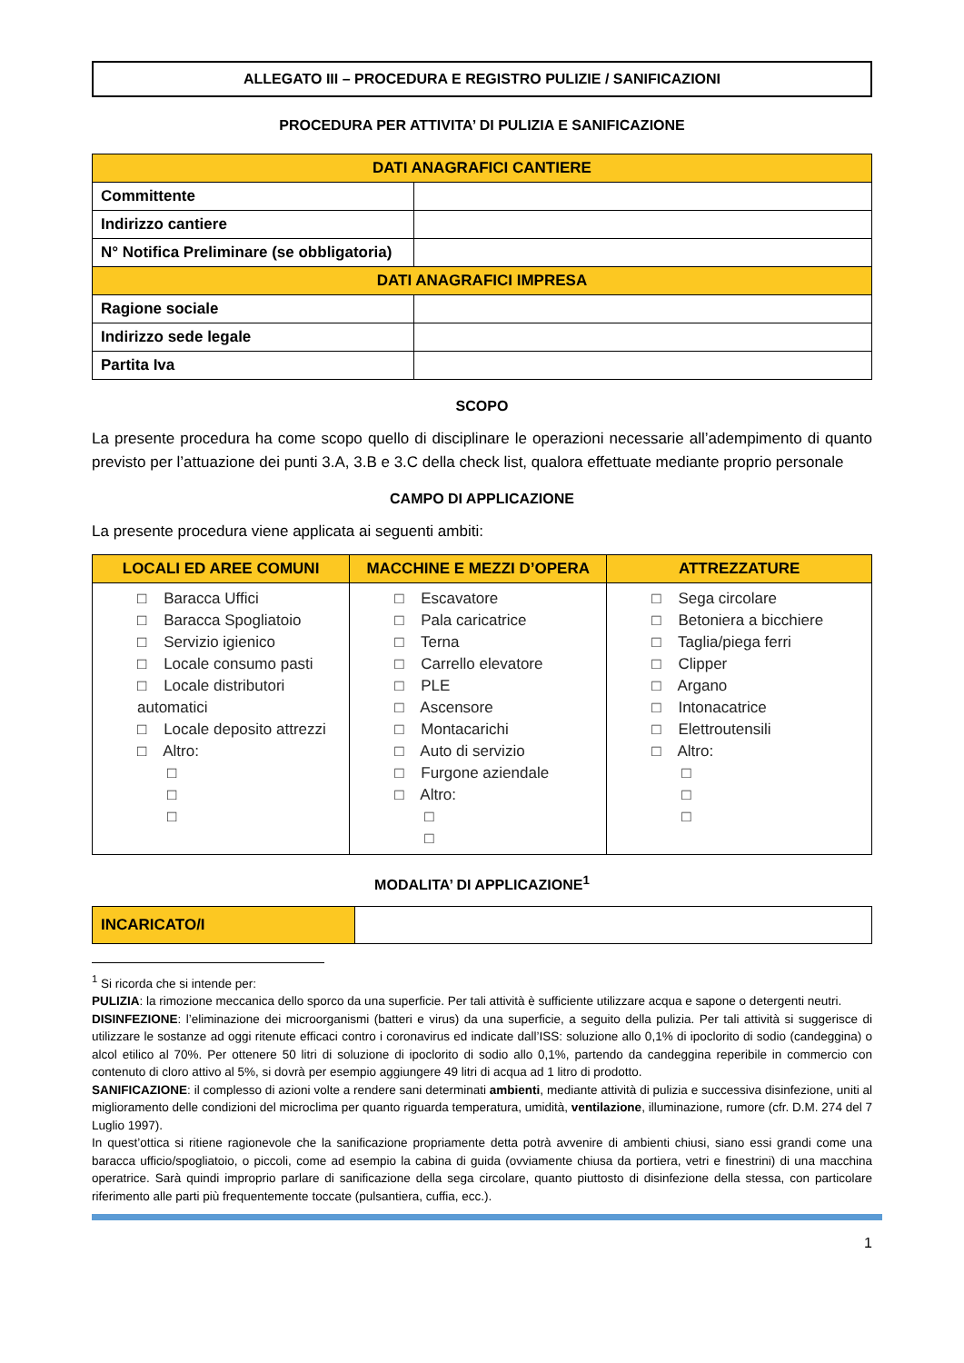ALLEGATO III – PROCEDURA E REGISTRO PULIZIE / SANIFICAZIONI
PROCEDURA PER ATTIVITA’ DI PULIZIA E SANIFICAZIONE
| DATI ANAGRAFICI CANTIERE | |
| --- | --- |
| Committente | |
| Indirizzo cantiere | |
| N° Notifica Preliminare (se obbligatoria) | |
| DATI ANAGRAFICI IMPRESA | |
| Ragione sociale | |
| Indirizzo sede legale | |
| Partita Iva | |
SCOPO
La presente procedura ha come scopo quello di disciplinare le operazioni necessarie all’adempimento di quanto previsto per l’attuazione dei punti 3.A, 3.B e 3.C della check list, qualora effettuate mediante proprio personale
CAMPO DI APPLICAZIONE
La presente procedura viene applicata ai seguenti ambiti:
| LOCALI ED AREE COMUNI | MACCHINE E MEZZI D’OPERA | ATTREZZATURE |
| --- | --- | --- |
| □ Baracca Uffici □ Baracca Spogliatoio □ Servizio igienico □ Locale consumo pasti □ Locale distributori automatici □ Locale deposito attrezzi □ Altro: □ □ □ | □ Escavatore □ Pala caricatrice □ Terna □ Carrello elevatore □ PLE □ Ascensore □ Montacarichi □ Auto di servizio □ Furgone aziendale □ Altro: □ □ | □ Sega circolare □ Betoniera a bicchiere □ Taglia/piega ferri □ Clipper □ Argano □ Intonacatrice □ Elettroutensili □ Altro: □ □ □ |
MODALITA’ DI APPLICAZIONE<sup>1</sup>
| INCARICATO/I | |
<sup>1</sup> Si ricorda che si intende per:
PULIZIA: la rimozione meccanica dello sporco da una superficie. Per tali attività è sufficiente utilizzare acqua e sapone o detergenti neutri.
DISINFEZIONE: l’eliminazione dei microorganismi (batteri e virus) da una superficie, a seguito della pulizia. Per tali attività si suggerisce di utilizzare le sostanze ad oggi ritenute efficaci contro i coronavirus ed indicate dall’ISS: soluzione allo 0,1% di ipoclorito di sodio (candeggina) o alcol etilico al 70%. Per ottenere 50 litri di soluzione di ipoclorito di sodio allo 0,1%, partendo da candeggina reperibile in commercio con contenuto di cloro attivo al 5%, si dovrà per esempio aggiungere 49 litri di acqua ad 1 litro di prodotto.
SANIFICAZIONE: il complesso di azioni volte a rendere sani determinati ambienti, mediante attività di pulizia e successiva disinfezione, uniti al miglioramento delle condizioni del microclima per quanto riguarda temperatura, umidità, ventilazione, illuminazione, rumore (cfr. D.M. 274 del 7 Luglio 1997).
In quest’ottica si ritiene ragionevole che la sanificazione propriamente detta potrà avvenire di ambienti chiusi, siano essi grandi come una baracca ufficio/spogliatoio, o piccoli, come ad esempio la cabina di guida (ovviamente chiusa da portiera, vetri e finestrini) di una macchina operatrice. Sarà quindi improprio parlare di sanificazione della sega circolare, quanto piuttosto di disinfezione della stessa, con particolare riferimento alle parti più frequentemente toccate (pulsantiera, cuffia, ecc.).
1